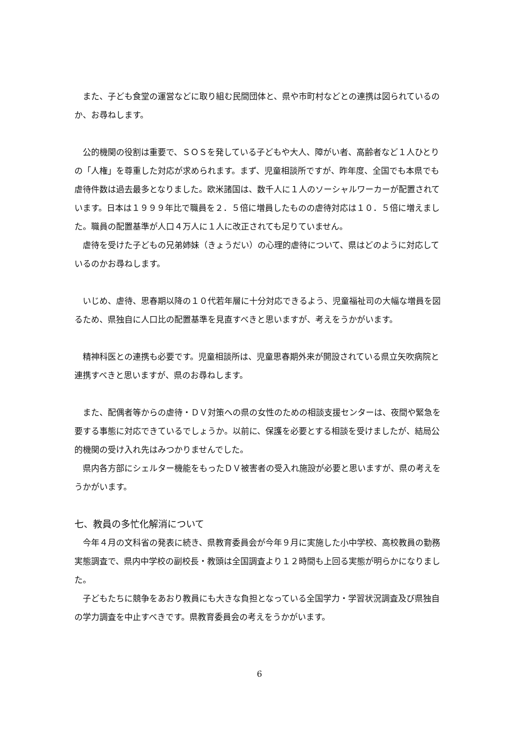また、子ども食堂の運営などに取り組む民間団体と、県や市町村などとの連携は図られているのか、お尋ねします。
公的機関の役割は重要で、ＳＯＳを発している子どもや大人、障がい者、高齢者など１人ひとりの「人権」を尊重した対応が求められます。まず、児童相談所ですが、昨年度、全国でも本県でも虐待件数は過去最多となりました。欧米諸国は、数千人に１人のソーシャルワーカーが配置されています。日本は１９９９年比で職員を２．５倍に増員したものの虐待対応は１０．５倍に増えました。職員の配置基準が人口４万人に１人に改正されても足りていません。
虐待を受けた子どもの兄弟姉妹（きょうだい）の心理的虐待について、県はどのように対応しているのかお尋ねします。
いじめ、虐待、思春期以降の１０代若年層に十分対応できるよう、児童福祉司の大幅な増員を図るため、県独自に人口比の配置基準を見直すべきと思いますが、考えをうかがいます。
精神科医との連携も必要です。児童相談所は、児童思春期外来が開設されている県立矢吹病院と連携すべきと思いますが、県のお尋ねします。
また、配偶者等からの虐待・ＤＶ対策への県の女性のための相談支援センターは、夜間や緊急を要する事態に対応できているでしょうか。以前に、保護を必要とする相談を受けましたが、結局公的機関の受け入れ先はみつかりませんでした。
県内各方部にシェルター機能をもったＤＶ被害者の受入れ施設が必要と思いますが、県の考えをうかがいます。
七、教員の多忙化解消について
今年４月の文科省の発表に続き、県教育委員会が今年９月に実施した小中学校、高校教員の勤務実態調査で、県内中学校の副校長・教頭は全国調査より１２時間も上回る実態が明らかになりました。
子どもたちに競争をあおり教員にも大きな負担となっている全国学力・学習状況調査及び県独自の学力調査を中止すべきです。県教育委員会の考えをうかがいます。
6